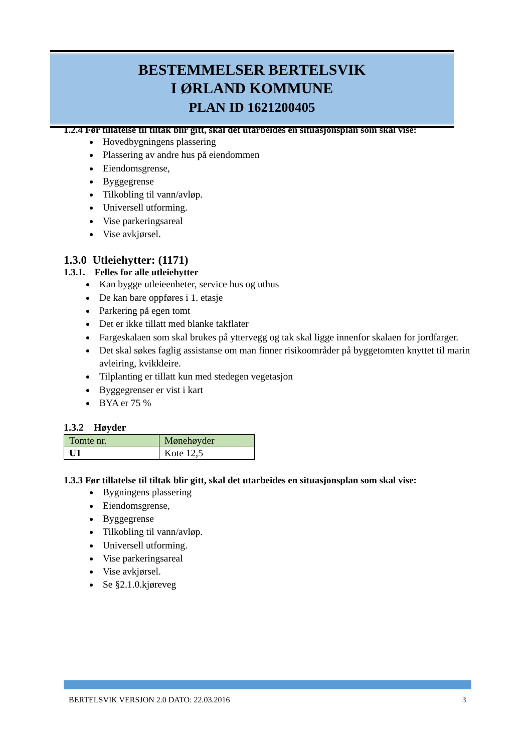BESTEMMELSER BERTELSVIK
I ØRLAND KOMMUNE
PLAN ID 1621200405
1.2.4 Før tillatelse til tiltak blir gitt, skal det utarbeides en situasjonsplan som skal vise:
Hovedbygningens plassering
Plassering av andre hus på eiendommen
Eiendomsgrense,
Byggegrense
Tilkobling til vann/avløp.
Universell utforming.
Vise parkeringsareal
Vise avkjørsel.
1.3.0 Utleiehytter: (1171)
1.3.1. Felles for alle utleiehytter
Kan bygge utleieenheter, service hus og uthus
De kan bare oppføres i 1. etasje
Parkering på egen tomt
Det er ikke tillatt med blanke takflater
Fargeskalaen som skal brukes på yttervegg og tak skal ligge innenfor skalaen for jordfarger.
Det skal søkes faglig assistanse om man finner risikoområder på byggetomten knyttet til marin avleiring, kvikkleire.
Tilplanting er tillatt kun med stedegen vegetasjon
Byggegrenser er vist i kart
BYA er 75 %
1.3.2 Høyder
| Tomte nr. | Mønehøyder |
| U1 | Kote 12,5 |
1.3.3 Før tillatelse til tiltak blir gitt, skal det utarbeides en situasjonsplan som skal vise:
Bygningens plassering
Eiendomsgrense,
Byggegrense
Tilkobling til vann/avløp.
Universell utforming.
Vise parkeringsareal
Vise avkjørsel.
Se §2.1.0.kjøreveg
BERTELSVIK VERSJON 2.0 DATO: 22.03.2016 3